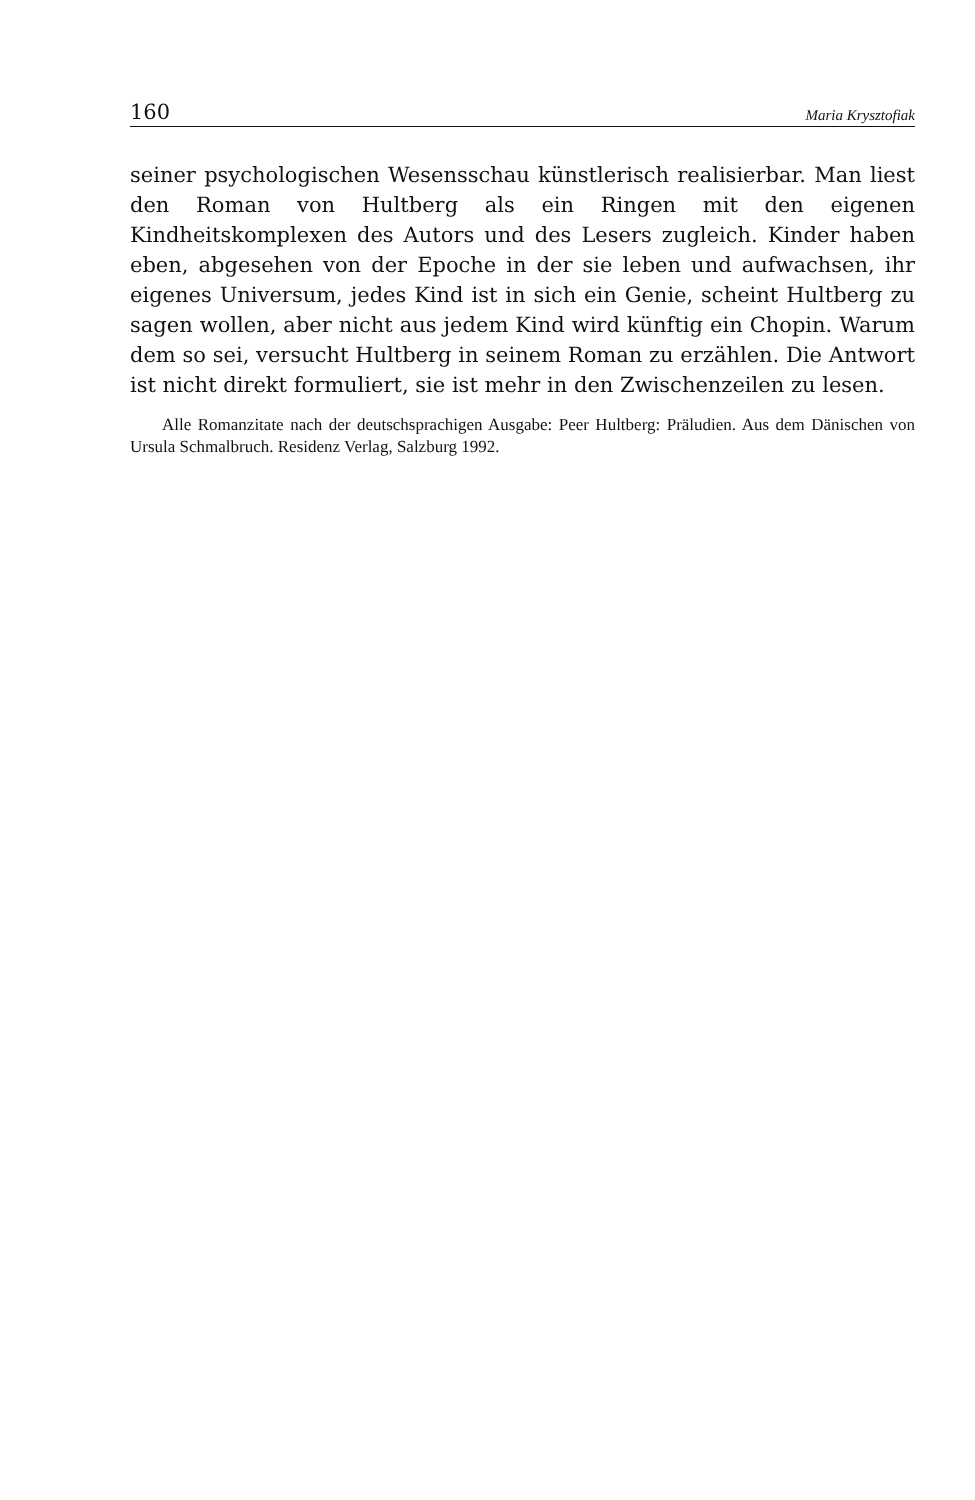160 Maria Krysztofiak
seiner psychologischen Wesensschau künstlerisch realisierbar. Man liest den Roman von Hultberg als ein Ringen mit den eigenen Kindheitskomplexen des Autors und des Lesers zugleich. Kinder haben eben, abgesehen von der Epoche in der sie leben und aufwachsen, ihr eigenes Universum, jedes Kind ist in sich ein Genie, scheint Hultberg zu sagen wollen, aber nicht aus jedem Kind wird künftig ein Chopin. Warum dem so sei, versucht Hultberg in seinem Roman zu erzählen. Die Antwort ist nicht direkt formuliert, sie ist mehr in den Zwischenzeilen zu lesen.
Alle Romanzitate nach der deutschsprachigen Ausgabe: Peer Hultberg: Präludien. Aus dem Dänischen von Ursula Schmalbruch. Residenz Verlag, Salzburg 1992.